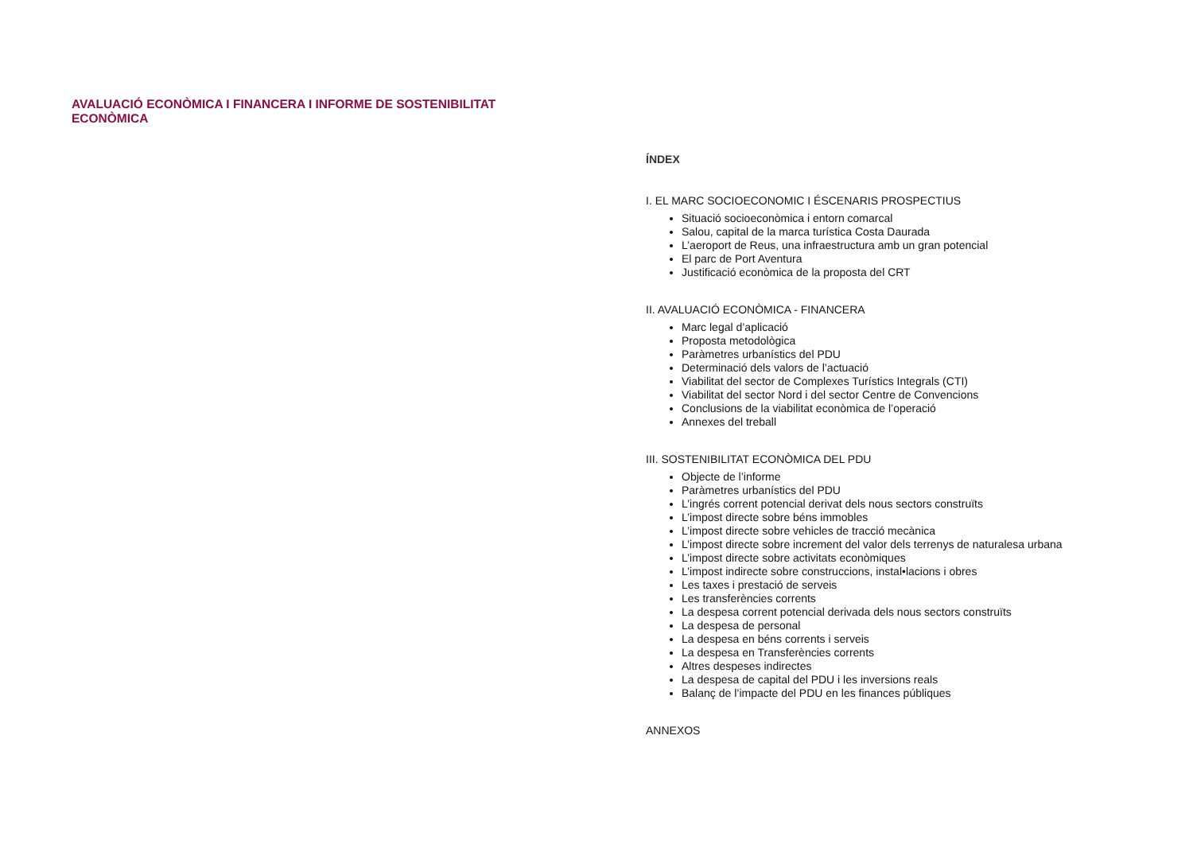AVALUACIÓ ECONÒMICA I FINANCERA I INFORME DE SOSTENIBILITAT ECONÒMICA
ÍNDEX
I. EL MARC SOCIOECONOMIC I ÉSCENARIS PROSPECTIUS
Situació socioeconòmica i entorn comarcal
Salou, capital de la marca turística Costa Daurada
L’aeroport de Reus, una infraestructura amb un gran potencial
El parc de Port Aventura
Justificació econòmica de la proposta del CRT
II. AVALUACIÓ ECONÒMICA - FINANCERA
Marc legal d’aplicació
Proposta metodològica
Paràmetres urbanístics del PDU
Determinació dels valors de l’actuació
Viabilitat del sector de Complexes Turístics Integrals (CTI)
Viabilitat del sector Nord i del sector Centre de Convencions
Conclusions de la viabilitat econòmica de l’operació
Annexes del treball
III. SOSTENIBILITAT ECONÒMICA DEL PDU
Objecte de l’informe
Paràmetres urbanístics del PDU
L’ingrés corrent potencial derivat dels nous sectors construïts
L’impost directe sobre béns immobles
L’impost directe sobre vehicles de tracció mecànica
L’impost directe sobre increment del valor dels terrenys de naturalesa urbana
L’impost directe sobre activitats econòmiques
L’impost indirecte sobre construccions, instal•lacions i obres
Les taxes i prestació de serveis
Les transferències corrents
La despesa corrent potencial derivada dels nous sectors construïts
La despesa de personal
La despesa en béns corrents i serveis
La despesa en Transferències corrents
Altres despeses indirectes
La despesa de capital del PDU i les inversions reals
Balanç de l’impacte del PDU en les finances públiques
ANNEXOS